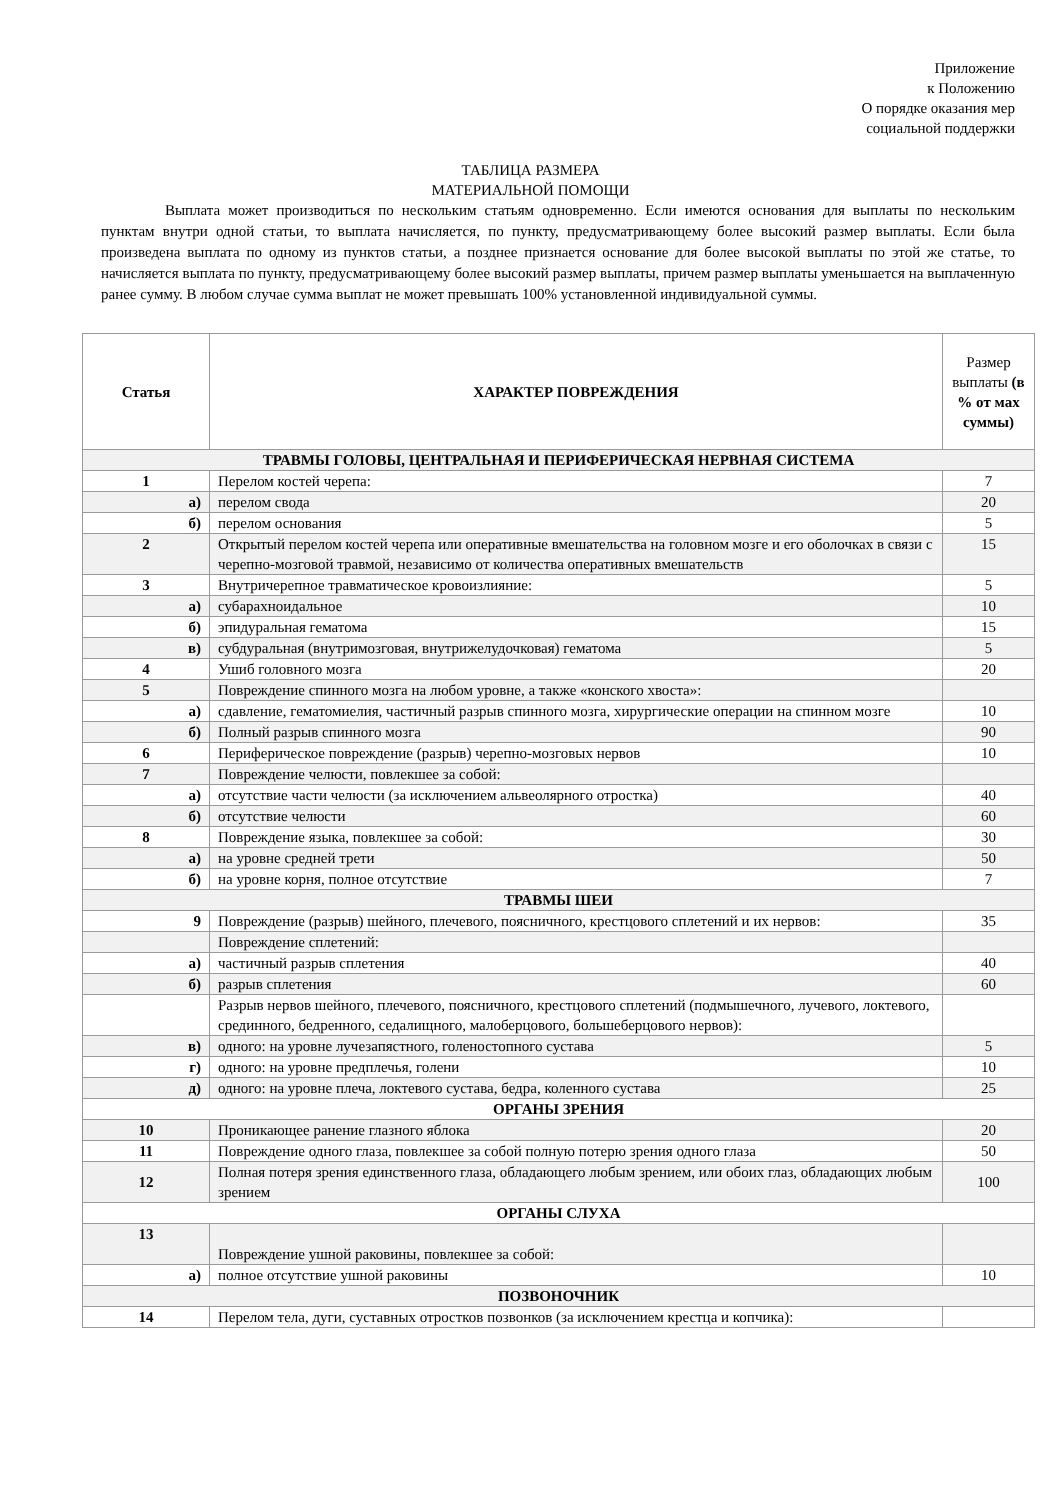Приложение
к Положению
О порядке оказания мер социальной поддержки
ТАБЛИЦА РАЗМЕРА
МАТЕРИАЛЬНОЙ ПОМОЩИ
Выплата может производиться по нескольким статьям одновременно. Если имеются основания для выплаты по нескольким пунктам внутри одной статьи, то выплата начисляется, по пункту, предусматривающему более высокий размер выплаты. Если была произведена выплата по одному из пунктов статьи, а позднее признается основание для более высокой выплаты по этой же статье, то начисляется выплата по пункту, предусматривающему более высокий размер выплаты, причем размер выплаты уменьшается на выплаченную ранее сумму. В любом случае сумма выплат не может превышать 100% установленной индивидуальной суммы.
| Статья | ХАРАКТЕР ПОВРЕЖДЕНИЯ | Размер выплаты (в % от мах суммы) |
| --- | --- | --- |
| ТРАВМЫ ГОЛОВЫ, ЦЕНТРАЛЬНАЯ И ПЕРИФЕРИЧЕСКАЯ НЕРВНАЯ СИСТЕМА | | |
| 1 | Перелом костей черепа: | 7 |
| а) | перелом свода | 20 |
| б) | перелом основания | 5 |
| 2 | Открытый перелом костей черепа или оперативные вмешательства на головном мозге и его оболочках в связи с черепно-мозговой травмой, независимо от количества оперативных вмешательств | 15 |
| 3 | Внутричерепное травматическое кровоизлияние: | 5 |
| а) | субарахноидальное | 10 |
| б) | эпидуральная гематома | 15 |
| в) | субдуральная (внутримозговая, внутрижелудочковая) гематома | 5 |
| 4 | Ушиб головного мозга | 20 |
| 5 | Повреждение спинного мозга на любом уровне, а также «конского хвоста»: | |
| а) | сдавление, гематомиелия, частичный разрыв спинного мозга, хирургические операции на спинном мозге | 10 |
| б) | Полный разрыв спинного мозга | 90 |
| 6 | Периферическое повреждение (разрыв) черепно-мозговых нервов | 10 |
| 7 | Повреждение челюсти, повлекшее за собой: | |
| а) | отсутствие части челюсти (за исключением альвеолярного отростка) | 40 |
| б) | отсутствие челюсти | 60 |
| 8 | Повреждение языка, повлекшее за собой: | 30 |
| а) | на уровне средней трети | 50 |
| б) | на уровне корня, полное отсутствие | 7 |
| ТРАВМЫ ШЕИ | | |
| 9 | Повреждение (разрыв) шейного, плечевого, поясничного, крестцового сплетений и их нервов: | 35 |
| | Повреждение сплетений: | |
| а) | частичный разрыв сплетения | 40 |
| б) | разрыв сплетения | 60 |
| | Разрыв нервов шейного, плечевого, поясничного, крестцового сплетений (подмышечного, лучевого, локтевого, срединного, бедренного, седалищного, малоберцового, большеберцового нервов): | |
| в) | одного: на уровне лучезапястного, голеностопного сустава | 5 |
| г) | одного: на уровне предплечья, голени | 10 |
| д) | одного: на уровне плеча, локтевого сустава, бедра, коленного сустава | 25 |
| ОРГАНЫ ЗРЕНИЯ | | |
| 10 | Проникающее ранение глазного яблока | 20 |
| 11 | Повреждение одного глаза, повлекшее за собой полную потерю зрения одного глаза | 50 |
| 12 | Полная потеря зрения единственного глаза, обладающего любым зрением, или обоих глаз, обладающих любым зрением | 100 |
| ОРГАНЫ СЛУХА | | |
| 13 | Повреждение ушной раковины, повлекшее за собой: | |
| а) | полное отсутствие ушной раковины | 10 |
| ПОЗВОНОЧНИК | | |
| 14 | Перелом тела, дуги, суставных отростков позвонков (за исключением крестца и копчика): | |